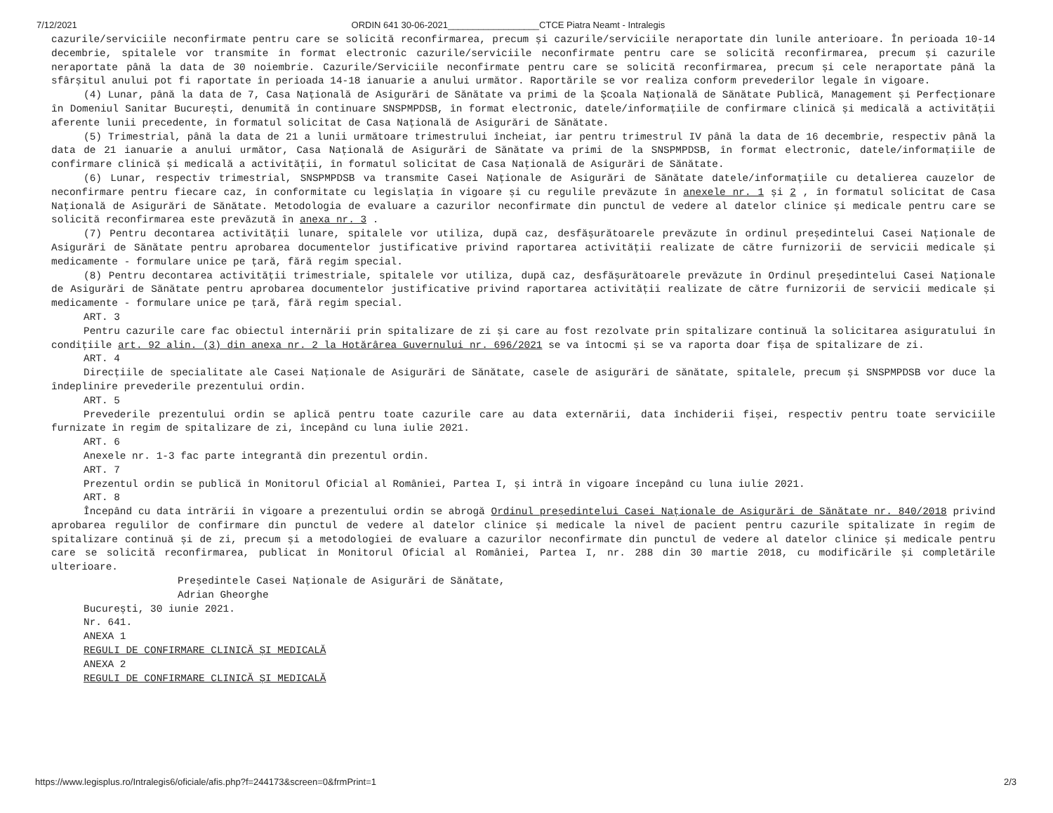7/12/2021 ORDIN 641 30-06-2021__________________CTCE Piatra Neamt - Intralegis
cazurile/serviciile neconfirmate pentru care se solicită reconfirmarea, precum și cazurile/serviciile neraportate din lunile anterioare. În perioada 10-14 decembrie, spitalele vor transmite în format electronic cazurile/serviciile neconfirmate pentru care se solicită reconfirmarea, precum și cazurile neraportate până la data de 30 noiembrie. Cazurile/Serviciile neconfirmate pentru care se solicită reconfirmarea, precum și cele neraportate până la sfârșitul anului pot fi raportate în perioada 14-18 ianuarie a anului următor. Raportările se vor realiza conform prevederilor legale în vigoare.
(4) Lunar, până la data de 7, Casa Națională de Asigurări de Sănătate va primi de la Școala Națională de Sănătate Publică, Management și Perfecționare în Domeniul Sanitar București, denumită în continuare SNSPMPDSB, în format electronic, datele/informațiile de confirmare clinică și medicală a activității aferente lunii precedente, în formatul solicitat de Casa Națională de Asigurări de Sănătate.
(5) Trimestrial, până la data de 21 a lunii următoare trimestrului încheiat, iar pentru trimestrul IV până la data de 16 decembrie, respectiv până la data de 21 ianuarie a anului următor, Casa Națională de Asigurări de Sănătate va primi de la SNSPMPDSB, în format electronic, datele/informațiile de confirmare clinică și medicală a activității, în formatul solicitat de Casa Națională de Asigurări de Sănătate.
(6) Lunar, respectiv trimestrial, SNSPMPDSB va transmite Casei Naționale de Asigurări de Sănătate datele/informațiile cu detalierea cauzelor de neconfirmare pentru fiecare caz, în conformitate cu legislația în vigoare și cu regulile prevăzute în anexele nr. 1 și 2 , în formatul solicitat de Casa Națională de Asigurări de Sănătate. Metodologia de evaluare a cazurilor neconfirmate din punctul de vedere al datelor clinice și medicale pentru care se solicită reconfirmarea este prevăzută în anexa nr. 3 .
(7) Pentru decontarea activității lunare, spitalele vor utiliza, după caz, desfășurătoarele prevăzute în ordinul președintelui Casei Naționale de Asigurări de Sănătate pentru aprobarea documentelor justificative privind raportarea activității realizate de către furnizorii de servicii medicale și medicamente - formulare unice pe țară, fără regim special.
(8) Pentru decontarea activității trimestriale, spitalele vor utiliza, după caz, desfășurătoarele prevăzute în Ordinul președintelui Casei Naționale de Asigurări de Sănătate pentru aprobarea documentelor justificative privind raportarea activității realizate de către furnizorii de servicii medicale și medicamente - formulare unice pe țară, fără regim special.
ART. 3
Pentru cazurile care fac obiectul internării prin spitalizare de zi și care au fost rezolvate prin spitalizare continuă la solicitarea asiguratului în condițiile art. 92 alin. (3) din anexa nr. 2 la Hotărârea Guvernului nr. 696/2021 se va întocmi și se va raporta doar fișa de spitalizare de zi.
ART. 4
Direcțiile de specialitate ale Casei Naționale de Asigurări de Sănătate, casele de asigurări de sănătate, spitalele, precum și SNSPMPDSB vor duce la îndeplinire prevederile prezentului ordin.
ART. 5
Prevederile prezentului ordin se aplică pentru toate cazurile care au data externării, data închiderii fișei, respectiv pentru toate serviciile furnizate în regim de spitalizare de zi, începând cu luna iulie 2021.
ART. 6
Anexele nr. 1-3 fac parte integrantă din prezentul ordin.
ART. 7
Prezentul ordin se publică în Monitorul Oficial al României, Partea I, și intră în vigoare începând cu luna iulie 2021.
ART. 8
Începând cu data intrării în vigoare a prezentului ordin se abrogă Ordinul președintelui Casei Naționale de Asigurări de Sănătate nr. 840/2018 privind aprobarea regulilor de confirmare din punctul de vedere al datelor clinice și medicale la nivel de pacient pentru cazurile spitalizate în regim de spitalizare continuă și de zi, precum și a metodologiei de evaluare a cazurilor neconfirmate din punctul de vedere al datelor clinice și medicale pentru care se solicită reconfirmarea, publicat în Monitorul Oficial al României, Partea I, nr. 288 din 30 martie 2018, cu modificările și completările ulterioare.
Președintele Casei Naționale de Asigurări de Sănătate,
Adrian Gheorghe
București, 30 iunie 2021.
Nr. 641.
ANEXA 1
REGULI DE CONFIRMARE CLINICĂ ȘI MEDICALĂ
ANEXA 2
REGULI DE CONFIRMARE CLINICĂ ȘI MEDICALĂ
https://www.legisplus.ro/Intralegis6/oficiale/afis.php?f=244173&screen=0&frmPrint=1 2/3